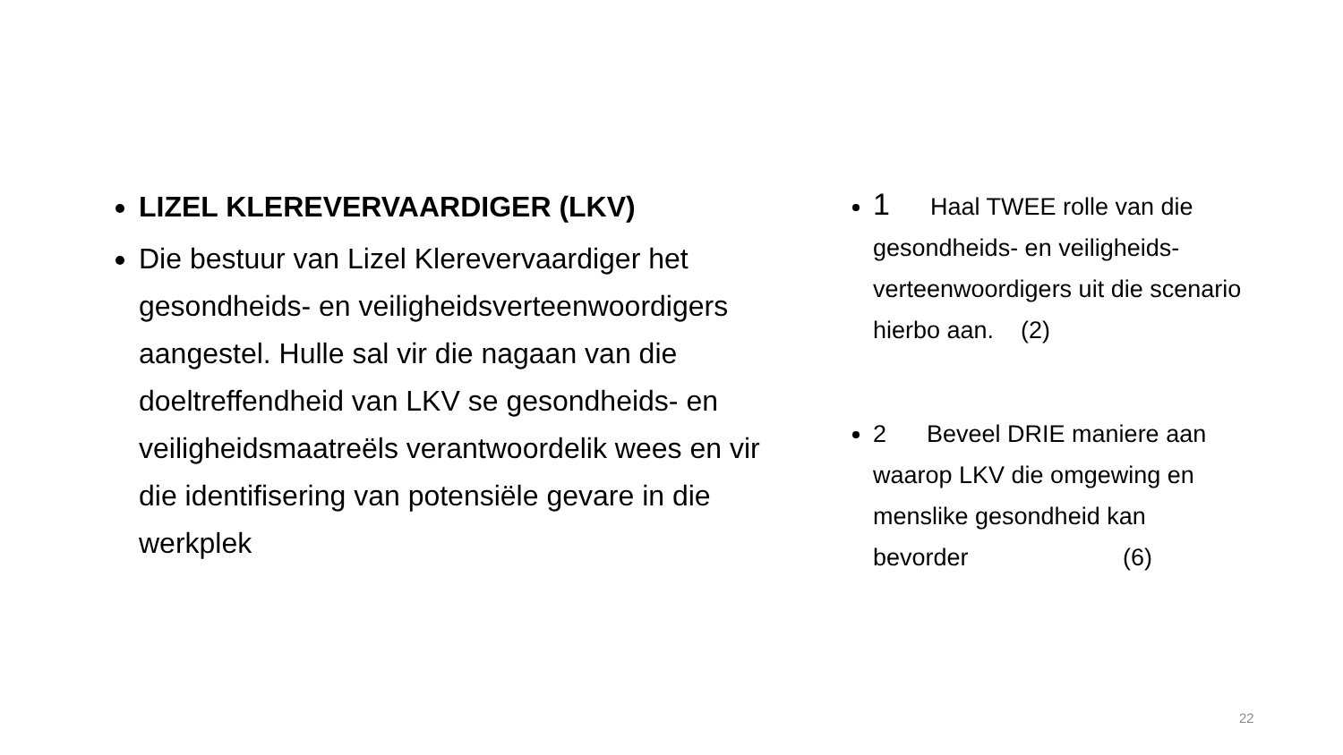LIZEL KLEREVERVAARDIGER (LKV)
Die bestuur van Lizel Klerevervaardiger het gesondheids- en veiligheidsverteenwoordigers aangestel. Hulle sal vir die nagaan van die doeltreffendheid van LKV se gesondheids- en veiligheidsmaatreëls verantwoordelik wees en vir die identifisering van potensiële gevare in die werkplek
1 Haal TWEE rolle van die gesondheids- en veiligheids-verteenwoordigers uit die scenario hierbo aan. (2)
2 Beveel DRIE maniere aan waarop LKV die omgewing en menslike gesondheid kan bevorder (6)
22